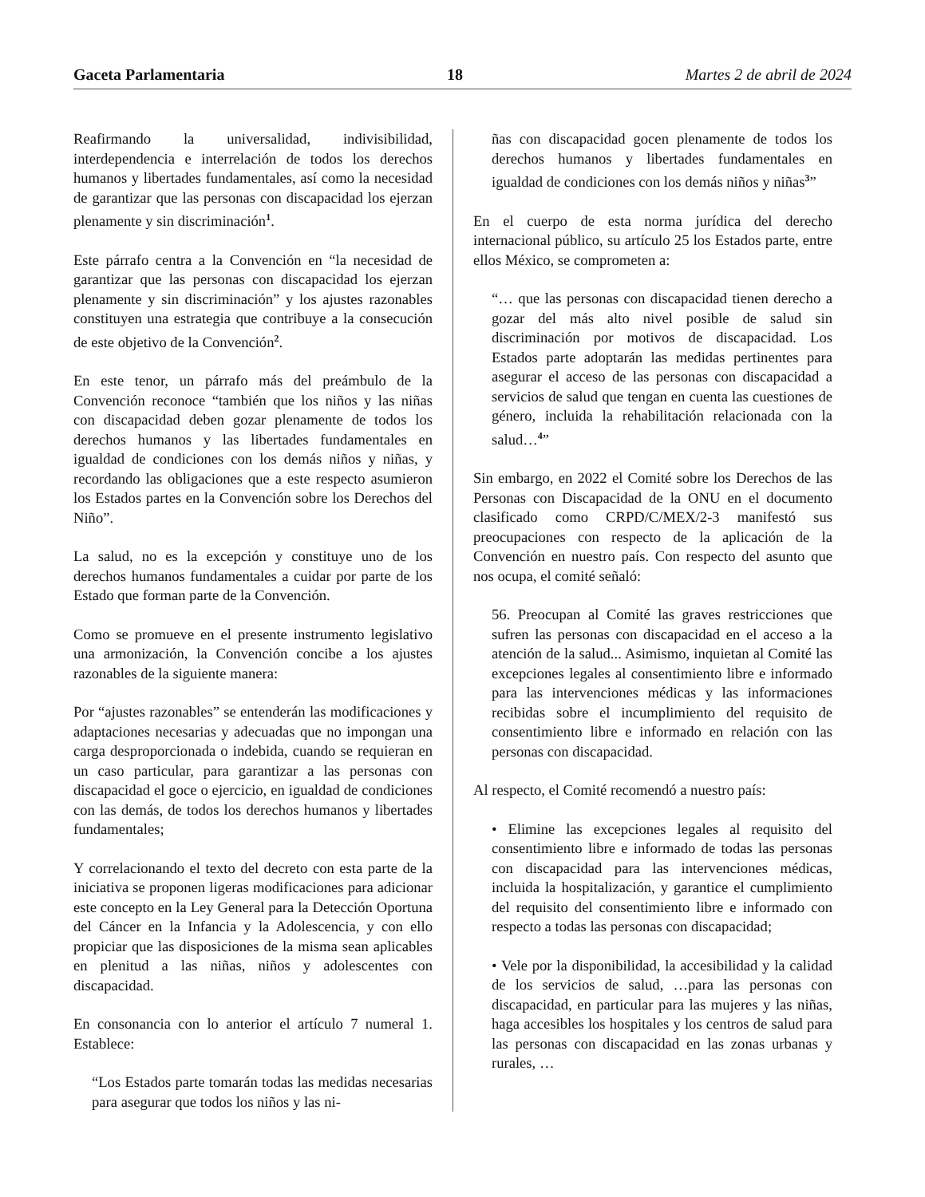Gaceta Parlamentaria 18 Martes 2 de abril de 2024
Reafirmando la universalidad, indivisibilidad, interdependencia e interrelación de todos los derechos humanos y libertades fundamentales, así como la necesidad de garantizar que las personas con discapacidad los ejerzan plenamente y sin discriminación<sup>1</sup>.
Este párrafo centra a la Convención en “la necesidad de garantizar que las personas con discapacidad los ejerzan plenamente y sin discriminación” y los ajustes razonables constituyen una estrategia que contribuye a la consecución de este objetivo de la Convención<sup>2</sup>.
En este tenor, un párrafo más del preámbulo de la Convención reconoce “también que los niños y las niñas con discapacidad deben gozar plenamente de todos los derechos humanos y las libertades fundamentales en igualdad de condiciones con los demás niños y niñas, y recordando las obligaciones que a este respecto asumieron los Estados partes en la Convención sobre los Derechos del Niño”.
La salud, no es la excepción y constituye uno de los derechos humanos fundamentales a cuidar por parte de los Estado que forman parte de la Convención.
Como se promueve en el presente instrumento legislativo una armonización, la Convención concibe a los ajustes razonables de la siguiente manera:
Por “ajustes razonables” se entenderán las modificaciones y adaptaciones necesarias y adecuadas que no impongan una carga desproporcionada o indebida, cuando se requieran en un caso particular, para garantizar a las personas con discapacidad el goce o ejercicio, en igualdad de condiciones con las demás, de todos los derechos humanos y libertades fundamentales;
Y correlacionando el texto del decreto con esta parte de la iniciativa se proponen ligeras modificaciones para adicionar este concepto en la Ley General para la Detección Oportuna del Cáncer en la Infancia y la Adolescencia, y con ello propiciar que las disposiciones de la misma sean aplicables en plenitud a las niñas, niños y adolescentes con discapacidad.
En consonancia con lo anterior el artículo 7 numeral 1. Establece:
“Los Estados parte tomarán todas las medidas necesarias para asegurar que todos los niños y las ni-
ñas con discapacidad gocen plenamente de todos los derechos humanos y libertades fundamentales en igualdad de condiciones con los demás niños y niñas<sup>3</sup>”
En el cuerpo de esta norma jurídica del derecho internacional público, su artículo 25 los Estados parte, entre ellos México, se comprometen a:
“… que las personas con discapacidad tienen derecho a gozar del más alto nivel posible de salud sin discriminación por motivos de discapacidad. Los Estados parte adoptarán las medidas pertinentes para asegurar el acceso de las personas con discapacidad a servicios de salud que tengan en cuenta las cuestiones de género, incluida la rehabilitación relacionada con la salud…<sup>4</sup>”
Sin embargo, en 2022 el Comité sobre los Derechos de las Personas con Discapacidad de la ONU en el documento clasificado como CRPD/C/MEX/2-3 manifestó sus preocupaciones con respecto de la aplicación de la Convención en nuestro país. Con respecto del asunto que nos ocupa, el comité señaló:
56. Preocupan al Comité las graves restricciones que sufren las personas con discapacidad en el acceso a la atención de la salud... Asimismo, inquietan al Comité las excepciones legales al consentimiento libre e informado para las intervenciones médicas y las informaciones recibidas sobre el incumplimiento del requisito de consentimiento libre e informado en relación con las personas con discapacidad.
Al respecto, el Comité recomendó a nuestro país:
• Elimine las excepciones legales al requisito del consentimiento libre e informado de todas las personas con discapacidad para las intervenciones médicas, incluida la hospitalización, y garantice el cumplimiento del requisito del consentimiento libre e informado con respecto a todas las personas con discapacidad;
• Vele por la disponibilidad, la accesibilidad y la calidad de los servicios de salud, …para las personas con discapacidad, en particular para las mujeres y las niñas, haga accesibles los hospitales y los centros de salud para las personas con discapacidad en las zonas urbanas y rurales, …